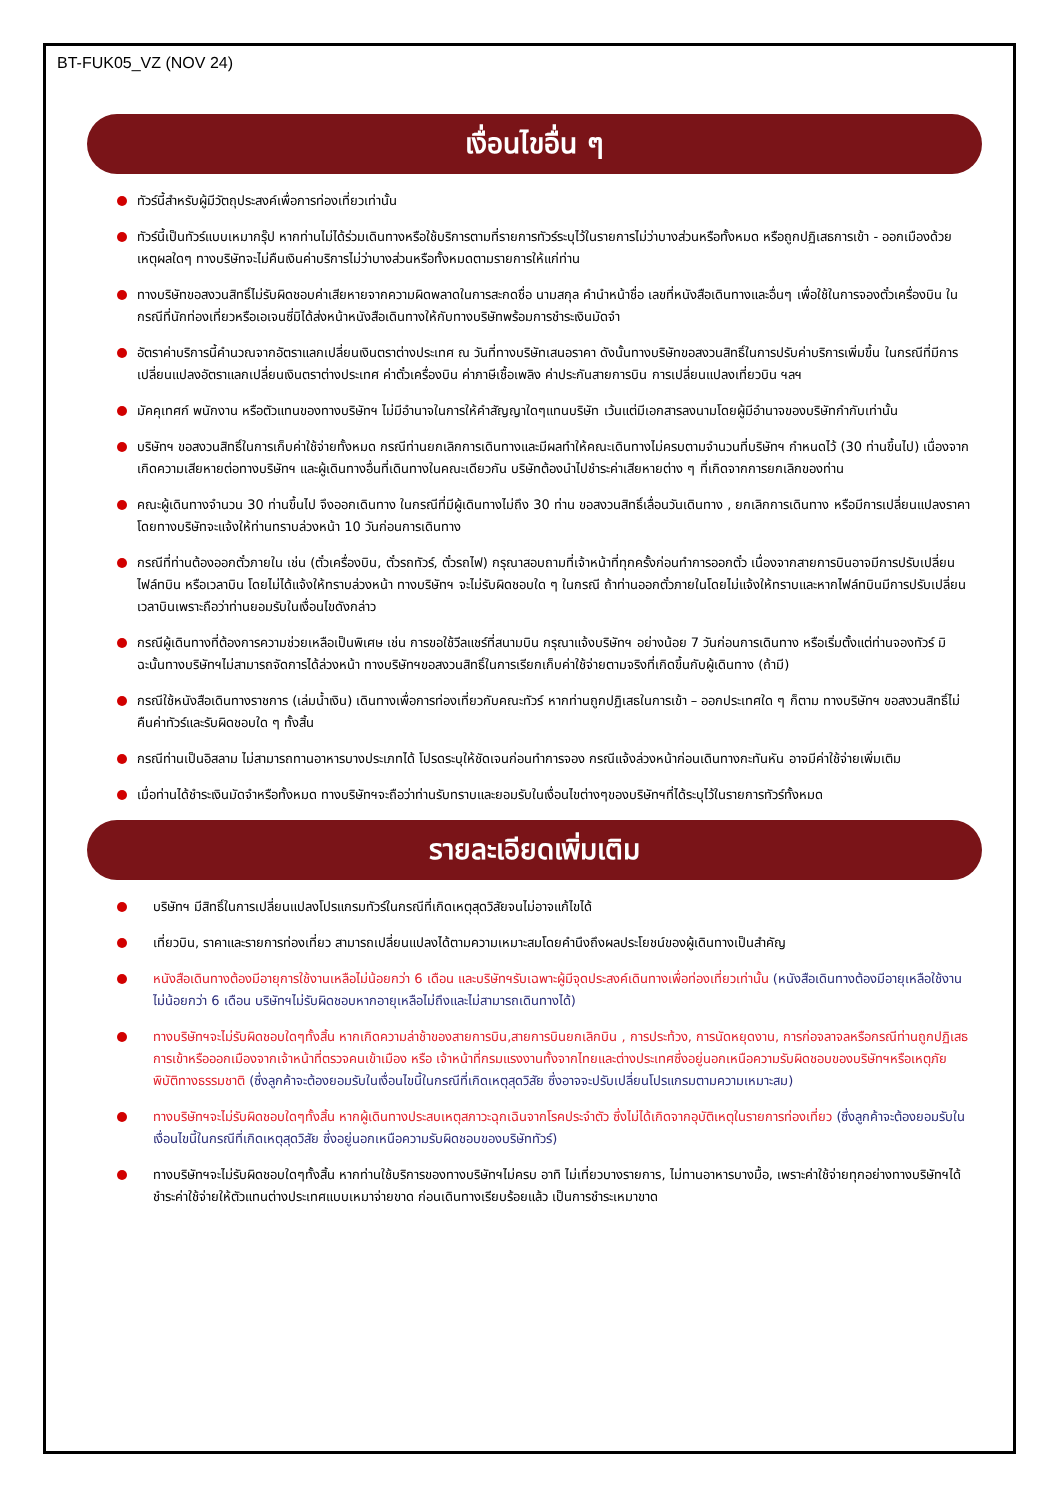BT-FUK05_VZ (NOV 24)
เงื่อนไขอื่น ๆ
ทัวร์นี้สำหรับผู้มีวัตถุประสงค์เพื่อการท่องเที่ยวเท่านั้น
ทัวร์นี้เป็นทัวร์แบบเหมากรุ๊ป หากท่านไม่ได้ร่วมเดินทางหรือใช้บริการตามที่รายการทัวร์ระบุไว้ในรายการไม่ว่าบางส่วนหรือทั้งหมด หรือถูกปฏิเสธการเข้า - ออกเมืองด้วยเหตุผลใดๆ ทางบริษัทจะไม่คืนเงินค่าบริการไม่ว่าบางส่วนหรือทั้งหมดตามรายการให้แก่ท่าน
ทางบริษัทขอสงวนสิทธิ์ไม่รับผิดชอบค่าเสียหายจากความผิดพลาดในการสะกดชื่อ นามสกุล คำนำหน้าชื่อ เลขที่หนังสือเดินทางและอื่นๆ เพื่อใช้ในการจองตั๋วเครื่องบิน ในกรณีที่นักท่องเที่ยวหรือเอเจนซี่มิได้ส่งหน้าหนังสือเดินทางให้กับทางบริษัทพร้อมการชำระเงินมัดจำ
อัตราค่าบริการนี้คำนวณจากอัตราแลกเปลี่ยนเงินตราต่างประเทศ ณ วันที่ทางบริษัทเสนอราคา ดังนั้นทางบริษัทขอสงวนสิทธิ์ในการปรับค่าบริการเพิ่มขึ้น ในกรณีที่มีการเปลี่ยนแปลงอัตราแลกเปลี่ยนเงินตราต่างประเทศ ค่าตั๋วเครื่องบิน ค่าภาษีเชื้อเพลิง ค่าประกันสายการบิน การเปลี่ยนแปลงเที่ยวบิน ฯลฯ
มัคคุเทศก์ พนักงาน หรือตัวแทนของทางบริษัทฯ ไม่มีอำนาจในการให้คำสัญญาใดๆแทนบริษัท เว้นแต่มีเอกสารลงนามโดยผู้มีอำนาจของบริษัทกำกับเท่านั้น
บริษัทฯ ขอสงวนสิทธิ์ในการเก็บค่าใช้จ่ายทั้งหมด กรณีท่านยกเลิกการเดินทางและมีผลทำให้คณะเดินทางไม่ครบตามจำนวนที่บริษัทฯ กำหนดไว้ (30 ท่านขึ้นไป) เนื่องจากเกิดความเสียหายต่อทางบริษัทฯ และผู้เดินทางอื่นที่เดินทางในคณะเดียวกัน บริษัทต้องนำไปชำระค่าเสียหายต่าง ๆ ที่เกิดจากการยกเลิกของท่าน
คณะผู้เดินทางจำนวน 30 ท่านขึ้นไป จึงออกเดินทาง ในกรณีที่มีผู้เดินทางไม่ถึง 30 ท่าน ขอสงวนสิทธิ์เลื่อนวันเดินทาง , ยกเลิกการเดินทาง หรือมีการเปลี่ยนแปลงราคา โดยทางบริษัทจะแจ้งให้ท่านทราบล่วงหน้า 10 วันก่อนการเดินทาง
กรณีที่ท่านต้องออกตั๋วภายใน เช่น (ตั๋วเครื่องบิน, ตั๋วรถทัวร์, ตั๋วรถไฟ) กรุณาสอบถามที่เจ้าหน้าที่ทุกครั้งก่อนทำการออกตั๋ว เนื่องจากสายการบินอาจมีการปรับเปลี่ยนไฟล์ทบิน หรือเวลาบิน โดยไม่ได้แจ้งให้ทราบล่วงหน้า ทางบริษัทฯ จะไม่รับผิดชอบใด ๆ ในกรณี ถ้าท่านออกตั๋วภายในโดยไม่แจ้งให้ทราบและหากไฟล์ทบินมีการปรับเปลี่ยนเวลาบินเพราะถือว่าท่านยอมรับในเงื่อนไขดังกล่าว
กรณีผู้เดินทางที่ต้องการความช่วยเหลือเป็นพิเศษ เช่น การขอใช้วีลแชร์ที่สนามบิน กรุณาแจ้งบริษัทฯ อย่างน้อย 7 วันก่อนการเดินทาง หรือเริ่มตั้งแต่ท่านจองทัวร์ มิฉะนั้นทางบริษัทฯไม่สามารถจัดการได้ล่วงหน้า ทางบริษัทฯขอสงวนสิทธิ์ในการเรียกเก็บค่าใช้จ่ายตามจริงที่เกิดขึ้นกับผู้เดินทาง (ถ้ามี)
กรณีใช้หนังสือเดินทางราชการ (เล่มน้ำเงิน) เดินทางเพื่อการท่องเที่ยวกับคณะทัวร์ หากท่านถูกปฏิเสธในการเข้า – ออกประเทศใด ๆ ก็ตาม ทางบริษัทฯ ขอสงวนสิทธิ์ไม่คืนค่าทัวร์และรับผิดชอบใด ๆ ทั้งสิ้น
กรณีท่านเป็นอิสลาม ไม่สามารถทานอาหารบางประเภทได้ โปรดระบุให้ชัดเจนก่อนทำการจอง กรณีแจ้งล่วงหน้าก่อนเดินทางกะทันหัน อาจมีค่าใช้จ่ายเพิ่มเติม
เมื่อท่านได้ชำระเงินมัดจำหรือทั้งหมด ทางบริษัทฯจะถือว่าท่านรับทราบและยอมรับในเงื่อนไขต่างๆของบริษัทฯที่ได้ระบุไว้ในรายการทัวร์ทั้งหมด
รายละเอียดเพิ่มเติม
บริษัทฯ มีสิทธิ์ในการเปลี่ยนแปลงโปรแกรมทัวร์ในกรณีที่เกิดเหตุสุดวิสัยจนไม่อาจแก้ไขได้
เที่ยวบิน, ราคาและรายการท่องเที่ยว สามารถเปลี่ยนแปลงได้ตามความเหมาะสมโดยคำนึงถึงผลประโยชน์ของผู้เดินทางเป็นสำคัญ
หนังสือเดินทางต้องมีอายุการใช้งานเหลือไม่น้อยกว่า 6 เดือน และบริษัทฯรับเฉพาะผู้มีจุดประสงค์เดินทางเพื่อท่องเที่ยวเท่านั้น (หนังสือเดินทางต้องมีอายุเหลือใช้งานไม่น้อยกว่า 6 เดือน บริษัทฯไม่รับผิดชอบหากอายุเหลือไม่ถึงและไม่สามารถเดินทางได้)
ทางบริษัทฯจะไม่รับผิดชอบใดๆทั้งสิ้น หากเกิดความล่าช้าของสายการบิน,สายการบินยกเลิกบิน , การประท้วง, การนัดหยุดงาน, การก่อจลาจลหรือกรณีท่านถูกปฏิเสธการเข้าหรือออกเมืองจากเจ้าหน้าที่ตรวจคนเข้าเมือง หรือ เจ้าหน้าที่กรมแรงงานทั้งจากไทยและต่างประเทศซึ่งอยู่นอกเหนือความรับผิดชอบของบริษัทฯหรือเหตุภัยพิบัติทางธรรมชาติ (ซึ่งลูกค้าจะต้องยอมรับในเงื่อนไขนี้ในกรณีที่เกิดเหตุสุดวิสัย ซึ่งอาจจะปรับเปลี่ยนโปรแกรมตามความเหมาะสม)
ทางบริษัทฯจะไม่รับผิดชอบใดๆทั้งสิ้น หากผู้เดินทางประสบเหตุสภาวะฉุกเฉินจากโรคประจำตัว ซึ่งไม่ได้เกิดจากอุบัติเหตุในรายการท่องเที่ยว (ซึ่งลูกค้าจะต้องยอมรับในเงื่อนไขนี้ในกรณีที่เกิดเหตุสุดวิสัย ซึ่งอยู่นอกเหนือความรับผิดชอบของบริษัททัวร์)
ทางบริษัทฯจะไม่รับผิดชอบใดๆทั้งสิ้น หากท่านใช้บริการของทางบริษัทฯไม่ครบ อาทิ ไม่เที่ยวบางรายการ, ไม่ทานอาหารบางมื้อ, เพราะค่าใช้จ่ายทุกอย่างทางบริษัทฯได้ชำระค่าใช้จ่ายให้ตัวแทนต่างประเทศแบบเหมาจ่ายขาด ก่อนเดินทางเรียบร้อยแล้ว เป็นการชำระเหมาขาด